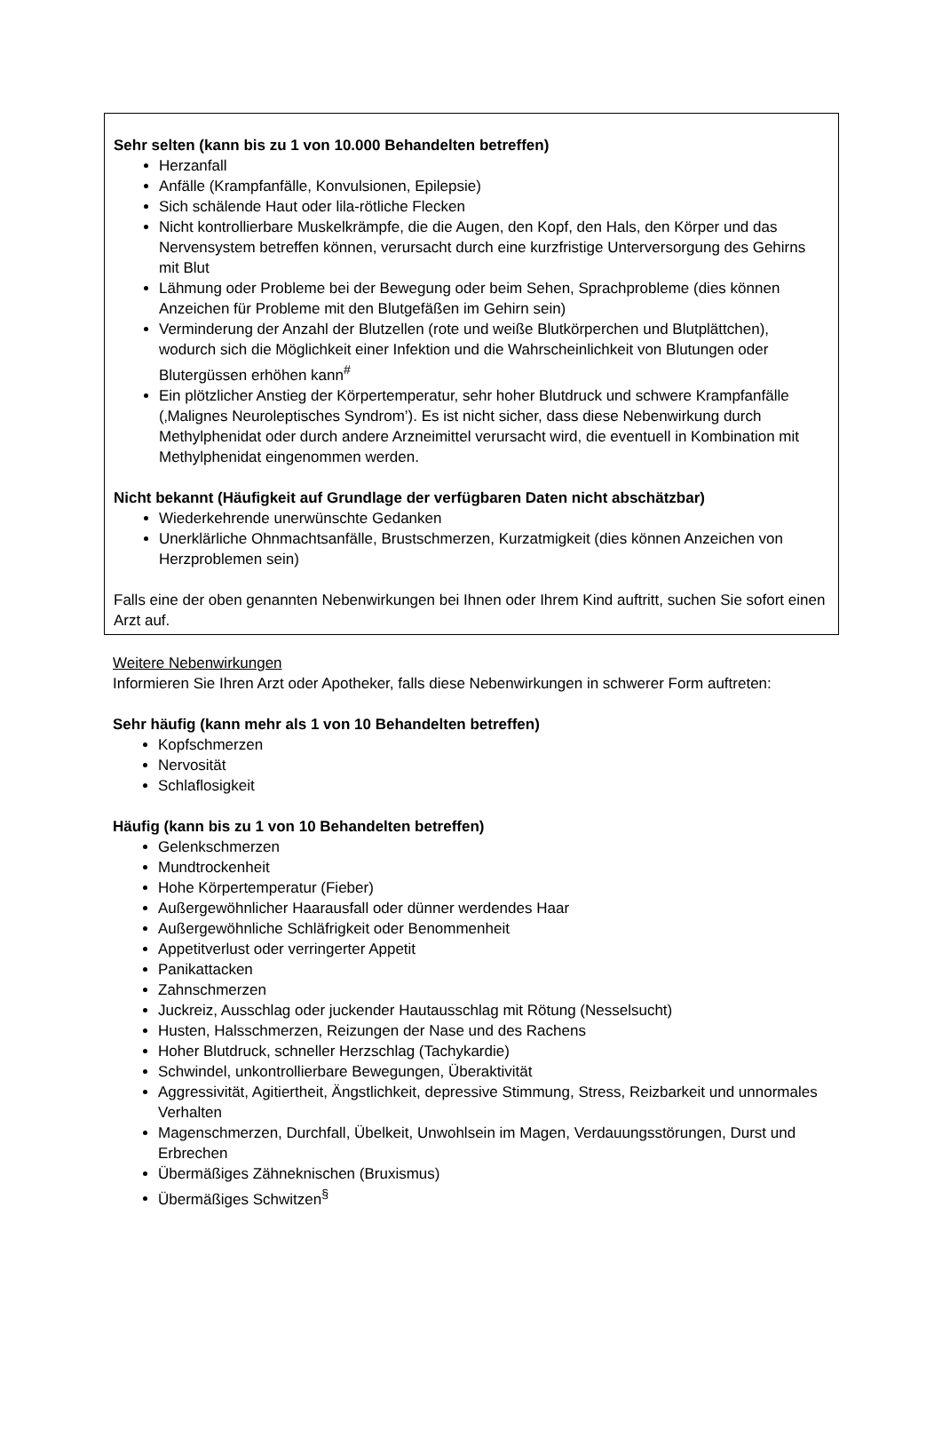Sehr selten (kann bis zu 1 von 10.000 Behandelten betreffen)
Herzanfall
Anfälle (Krampfanfälle, Konvulsionen, Epilepsie)
Sich schälende Haut oder lila-rötliche Flecken
Nicht kontrollierbare Muskelkrämpfe, die die Augen, den Kopf, den Hals, den Körper und das Nervensystem betreffen können, verursacht durch eine kurzfristige Unterversorgung des Gehirns mit Blut
Lähmung oder Probleme bei der Bewegung oder beim Sehen, Sprachprobleme (dies können Anzeichen für Probleme mit den Blutgefäßen im Gehirn sein)
Verminderung der Anzahl der Blutzellen (rote und weiße Blutkörperchen und Blutplättchen), wodurch sich die Möglichkeit einer Infektion und die Wahrscheinlichkeit von Blutungen oder Blutergüssen erhöhen kann<sup>#</sup>
Ein plötzlicher Anstieg der Körpertemperatur, sehr hoher Blutdruck und schwere Krampfanfälle (‚Malignes Neuroleptisches Syndrom’). Es ist nicht sicher, dass diese Nebenwirkung durch Methylphenidat oder durch andere Arzneimittel verursacht wird, die eventuell in Kombination mit Methylphenidat eingenommen werden.
Nicht bekannt (Häufigkeit auf Grundlage der verfügbaren Daten nicht abschätzbar)
Wiederkehrende unerwünschte Gedanken
Unerklärliche Ohnmachtsanfälle, Brustschmerzen, Kurzatmigkeit (dies können Anzeichen von Herzproblemen sein)
Falls eine der oben genannten Nebenwirkungen bei Ihnen oder Ihrem Kind auftritt, suchen Sie sofort einen Arzt auf.
Weitere Nebenwirkungen
Informieren Sie Ihren Arzt oder Apotheker, falls diese Nebenwirkungen in schwerer Form auftreten:
Sehr häufig (kann mehr als 1 von 10 Behandelten betreffen)
Kopfschmerzen
Nervosität
Schlaflosigkeit
Häufig (kann bis zu 1 von 10 Behandelten betreffen)
Gelenkschmerzen
Mundtrockenheit
Hohe Körpertemperatur (Fieber)
Außergewöhnlicher Haarausfall oder dünner werdendes Haar
Außergewöhnliche Schläfrigkeit oder Benommenheit
Appetitverlust oder verringerter Appetit
Panikattacken
Zahnschmerzen
Juckreiz, Ausschlag oder juckender Hautausschlag mit Rötung (Nesselsucht)
Husten, Halsschmerzen, Reizungen der Nase und des Rachens
Hoher Blutdruck, schneller Herzschlag (Tachykardie)
Schwindel, unkontrollierbare Bewegungen, Überaktivität
Aggressivität, Agitiertheit, Ängstlichkeit, depressive Stimmung, Stress, Reizbarkeit und unnormales Verhalten
Magenschmerzen, Durchfall, Übelkeit, Unwohlsein im Magen, Verdauungsstörungen, Durst und Erbrechen
Übermäßiges Zähneknischen (Bruxismus)
Übermäßiges Schwitzen<sup>§</sup>